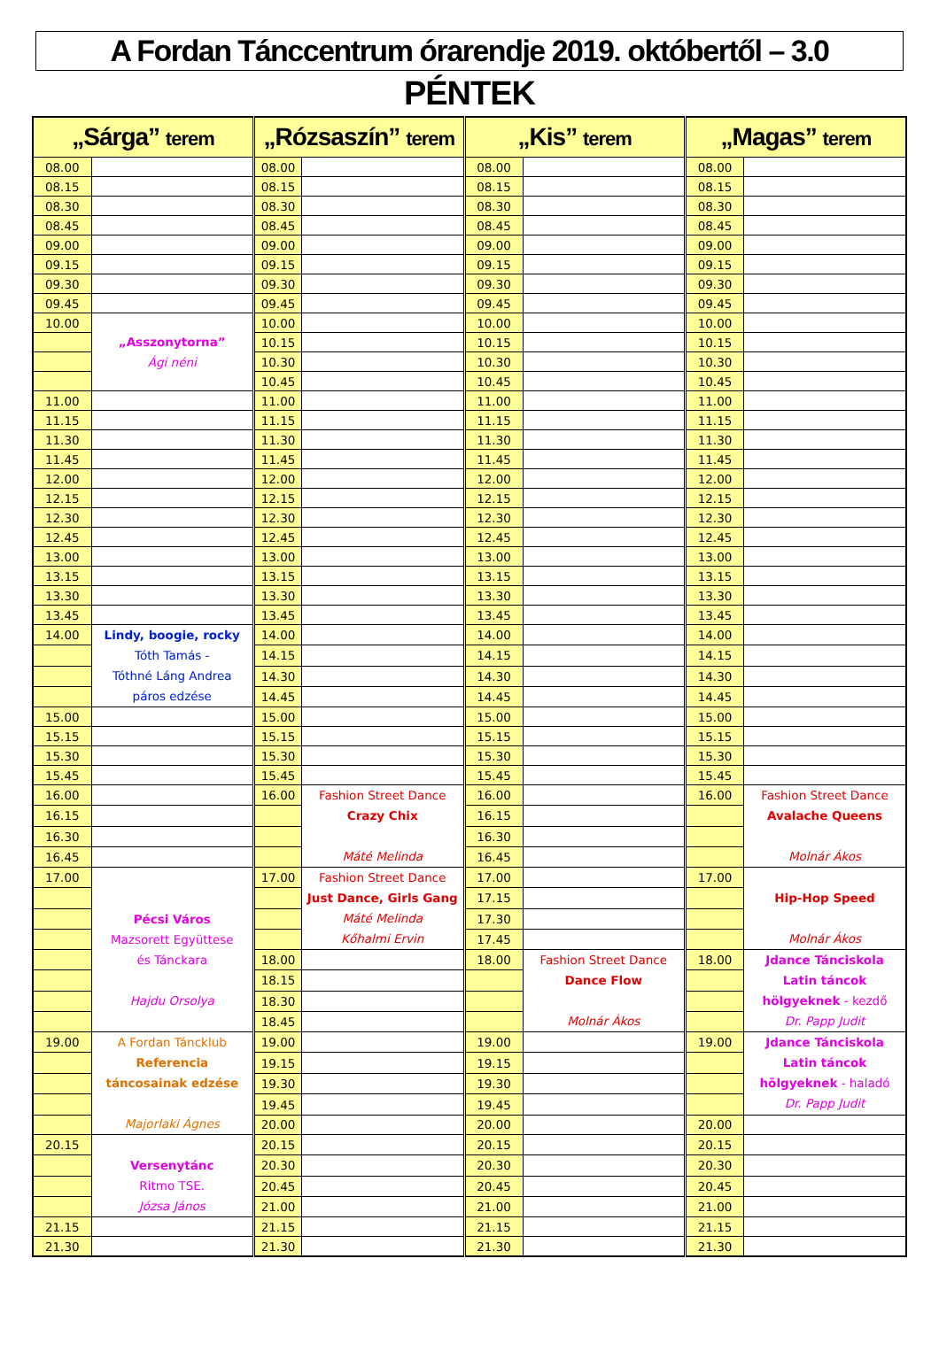A Fordan Tánccentrum órarendje 2019. októbertől – 3.0
PÉNTEK
| „Sárga” terem | | „Rózsaszín” terem | | „Kis” terem | | „Magas” terem | |
| --- | --- | --- | --- | --- | --- | --- | --- |
| 08.00 | | 08.00 | | 08.00 | | 08.00 | |
| 08.15 | | 08.15 | | 08.15 | | 08.15 | |
| 08.30 | | 08.30 | | 08.30 | | 08.30 | |
| 08.45 | | 08.45 | | 08.45 | | 08.45 | |
| 09.00 | | 09.00 | | 09.00 | | 09.00 | |
| 09.15 | | 09.15 | | 09.15 | | 09.15 | |
| 09.30 | | 09.30 | | 09.30 | | 09.30 | |
| 09.45 | | 09.45 | | 09.45 | | 09.45 | |
| 10.00 | „Asszonytorna” Ági néni | 10.00 | | 10.00 | | 10.00 | |
| | | 10.15 | | 10.15 | | 10.15 | |
| | | 10.30 | | 10.30 | | 10.30 | |
| | | 10.45 | | 10.45 | | 10.45 | |
| 11.00 | | 11.00 | | 11.00 | | 11.00 | |
| 11.15 | | 11.15 | | 11.15 | | 11.15 | |
| 11.30 | | 11.30 | | 11.30 | | 11.30 | |
| 11.45 | | 11.45 | | 11.45 | | 11.45 | |
| 12.00 | | 12.00 | | 12.00 | | 12.00 | |
| 12.15 | | 12.15 | | 12.15 | | 12.15 | |
| 12.30 | | 12.30 | | 12.30 | | 12.30 | |
| 12.45 | | 12.45 | | 12.45 | | 12.45 | |
| 13.00 | | 13.00 | | 13.00 | | 13.00 | |
| 13.15 | | 13.15 | | 13.15 | | 13.15 | |
| 13.30 | | 13.30 | | 13.30 | | 13.30 | |
| 13.45 | | 13.45 | | 13.45 | | 13.45 | |
| 14.00 | Lindy, boogie, rocky Tóth Tamás - Tóthné Láng Andrea páros edzése | 14.00 | | 14.00 | | 14.00 | |
| | | 14.15 | | 14.15 | | 14.15 | |
| | | 14.30 | | 14.30 | | 14.30 | |
| | | 14.45 | | 14.45 | | 14.45 | |
| 15.00 | | 15.00 | | 15.00 | | 15.00 | |
| 15.15 | | 15.15 | | 15.15 | | 15.15 | |
| 15.30 | | 15.30 | | 15.30 | | 15.30 | |
| 15.45 | | 15.45 | | 15.45 | | 15.45 | |
| 16.00 | | 16.00 | Fashion Street Dance Crazy Chix Máté Melinda | 16.00 | | 16.00 | Fashion Street Dance Avalache Queens Molnár Ákos |
| 16.15 | | | | 16.15 | | | |
| 16.30 | | | | 16.30 | | | |
| 16.45 | | | | 16.45 | | | |
| 17.00 | Pécsi Város Mazsorett Együttese és Tánckara Hajdu Orsolya | 17.00 | Fashion Street Dance Just Dance, Girls Gang Máté Melinda Kőhalmi Ervin | 17.00 | | 17.00 | Hip-Hop Speed Molnár Ákos |
| | | | | 17.15 | | | |
| | | | | 17.30 | | | |
| | | | | 17.45 | | | |
| | | 18.00 | | 18.00 | Fashion Street Dance Dance Flow Molnár Ákos | 18.00 | Jdance Tánciskola Latin táncok hölgyeknek - kezdő Dr. Papp Judit |
| | | 18.15 | | | | | |
| | | 18.30 | | | | | |
| | | 18.45 | | | | | |
| 19.00 | A Fordan Táncklub Referencia táncosainak edzése Majorlaki Ágnes | 19.00 | | 19.00 | | 19.00 | Jdance Tánciskola Latin táncok hölgyeknek - haladó Dr. Papp Judit |
| | | 19.15 | | 19.15 | | | |
| | | 19.30 | | 19.30 | | | |
| | | 19.45 | | 19.45 | | | |
| | | 20.00 | | 20.00 | | 20.00 | |
| 20.15 | Versenytánc Ritmo TSE. Józsa János | 20.15 | | 20.15 | | 20.15 | |
| | | 20.30 | | 20.30 | | 20.30 | |
| | | 20.45 | | 20.45 | | 20.45 | |
| | | 21.00 | | 21.00 | | 21.00 | |
| 21.15 | | 21.15 | | 21.15 | | 21.15 | |
| 21.30 | | 21.30 | | 21.30 | | 21.30 | |